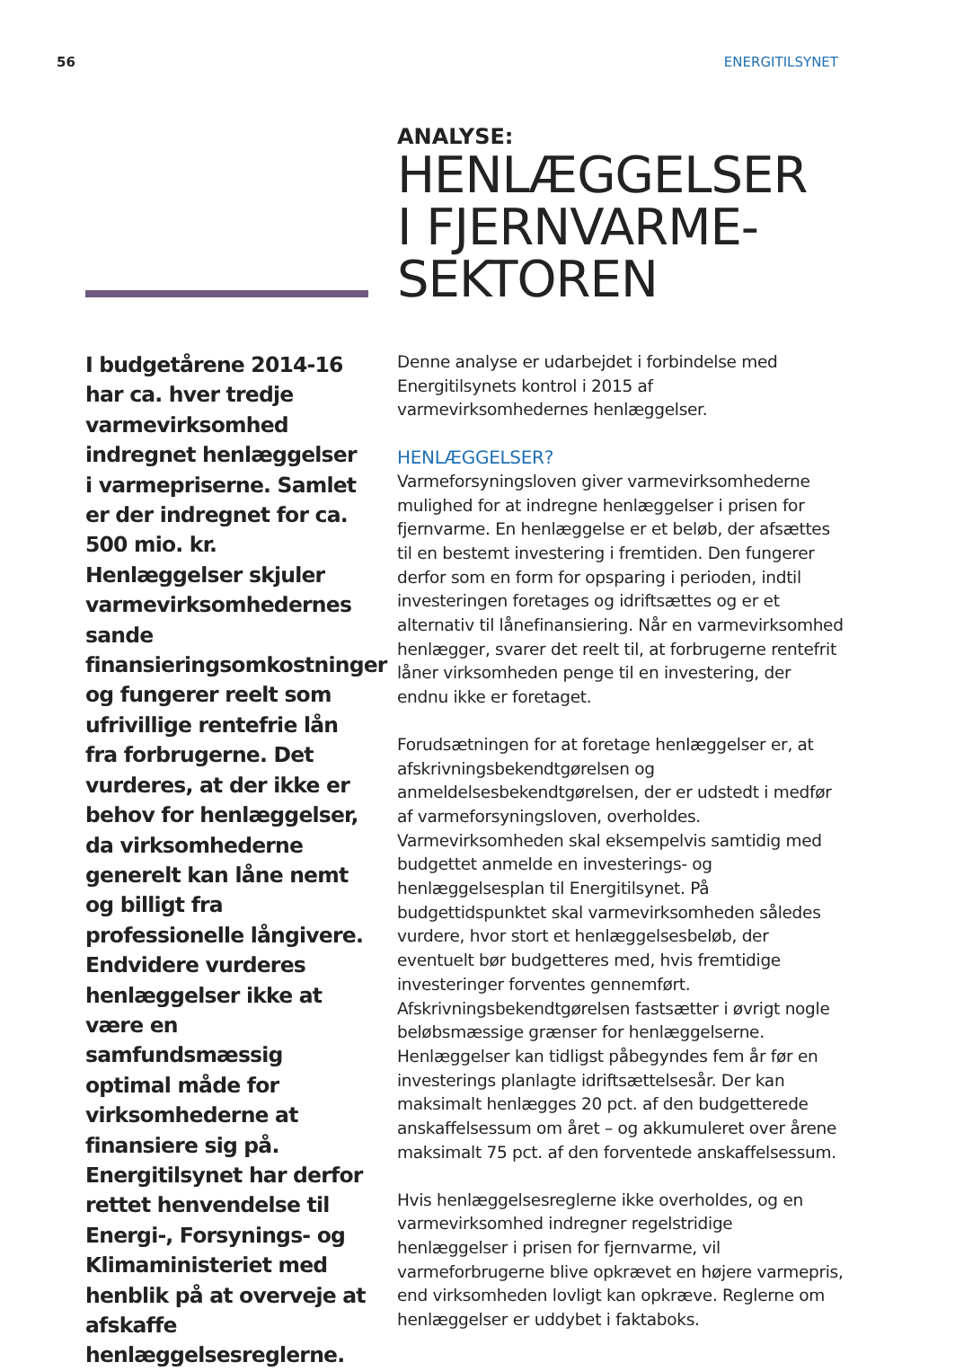56 ENERGITILSYNET
ANALYSE:
HENLÆGGELSER
I FJERNVARME-
SEKTOREN
I budgetårene 2014-16 har ca. hver tredje varmevirksomhed indregnet henlæggelser i varmepriserne. Samlet er der indregnet for ca. 500 mio. kr. Henlæggelser skjuler varmevirksomhedernes sande finansieringsomkostninger og fungerer reelt som ufrivillige rentefrie lån fra forbrugerne. Det vurderes, at der ikke er behov for henlæggelser, da virksomhederne generelt kan låne nemt og billigt fra professionelle långivere. Endvidere vurderes henlæggelser ikke at være en samfundsmæssig optimal måde for virksomhederne at finansiere sig på. Energitilsynet har derfor rettet henvendelse til Energi-, Forsynings- og Klimaministeriet med henblik på at overveje at afskaffe henlæggelsesreglerne.
Denne analyse er udarbejdet i forbindelse med Energitilsynets kontrol i 2015 af varmevirksomhedernes henlæggelser.
HENLÆGGELSER?
Varmeforsyningsloven giver varmevirksomhederne mulighed for at indregne henlæggelser i prisen for fjernvarme. En henlæggelse er et beløb, der afsættes til en bestemt investering i fremtiden. Den fungerer derfor som en form for opsparing i perioden, indtil investeringen foretages og idriftsættes og er et alternativ til lånefinansiering. Når en varmevirksomhed henlægger, svarer det reelt til, at forbrugerne rentefrit låner virksomheden penge til en investering, der endnu ikke er foretaget.
Forudsætningen for at foretage henlæggelser er, at afskrivningsbekendtgørelsen og anmeldelsesbekendtgørelsen, der er udstedt i medfør af varmeforsyningsloven, overholdes. Varmevirksomheden skal eksempelvis samtidig med budgettet anmelde en investerings- og henlæggelsesplan til Energitilsynet. På budgettidspunktet skal varmevirksomheden således vurdere, hvor stort et henlæggelsesbeløb, der eventuelt bør budgetteres med, hvis fremtidige investeringer forventes gennemført. Afskrivningsbekendtgørelsen fastsætter i øvrigt nogle beløbsmæssige grænser for henlæggelserne. Henlæggelser kan tidligst påbegyndes fem år før en investerings planlagte idriftsættelsesår. Der kan maksimalt henlægges 20 pct. af den budgetterede anskaffelsessum om året – og akkumuleret over årene maksimalt 75 pct. af den forventede anskaffelsessum.
Hvis henlæggelsesreglerne ikke overholdes, og en varmevirksomhed indregner regelstridige henlæggelser i prisen for fjernvarme, vil varmeforbrugerne blive opkrævet en højere varmepris, end virksomheden lovligt kan opkræve. Reglerne om henlæggelser er uddybet i faktaboks.